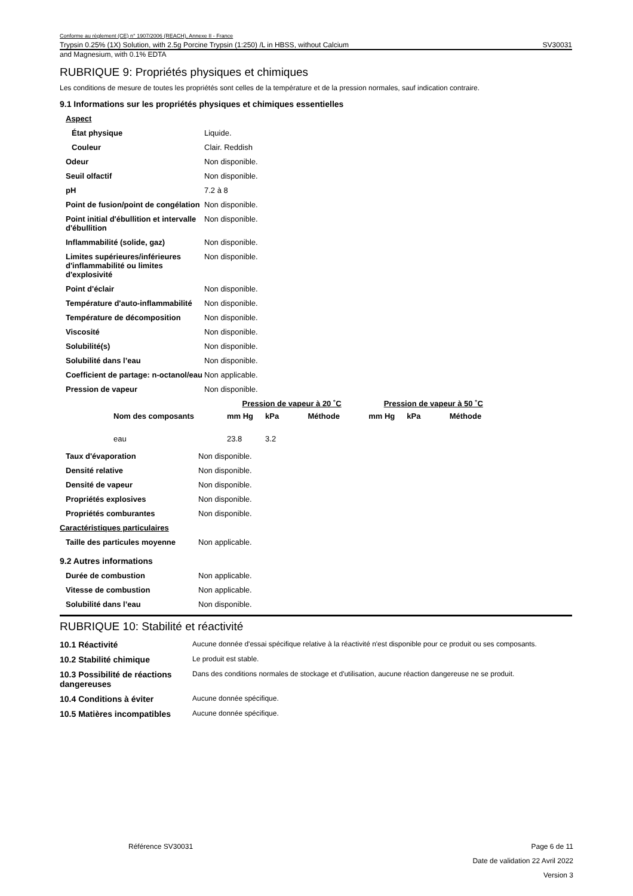Conforme au règlement (CE) n° 1907/2006 (REACH), Annexe II - France
Trypsin 0.25% (1X) Solution, with 2.5g Porcine Trypsin (1:250) /L in HBSS, without Calcium SV30031
and Magnesium, with 0.1% EDTA
RUBRIQUE 9: Propriétés physiques et chimiques
Les conditions de mesure de toutes les propriétés sont celles de la température et de la pression normales, sauf indication contraire.
9.1 Informations sur les propriétés physiques et chimiques essentielles
| Aspect | |
| État physique | Liquide. |
| Couleur | Clair. Reddish |
| Odeur | Non disponible. |
| Seuil olfactif | Non disponible. |
| pH | 7.2 à 8 |
| Point de fusion/point de congélation | Non disponible. |
| Point initial d'ébullition et intervalle d'ébullition | Non disponible. |
| Inflammabilité (solide, gaz) | Non disponible. |
| Limites supérieures/inférieures d'inflammabilité ou limites d'explosivité | Non disponible. |
| Point d'éclair | Non disponible. |
| Température d'auto-inflammabilité | Non disponible. |
| Température de décomposition | Non disponible. |
| Viscosité | Non disponible. |
| Solubilité(s) | Non disponible. |
| Solubilité dans l’eau | Non disponible. |
| Coefficient de partage: n-octanol/eau | Non applicable. |
| Pression de vapeur | Non disponible. |
| | Pression de vapeur à 20 ˚C | | | Pression de vapeur à 50 ˚C | | |
| --- | --- | --- | --- | --- | --- | --- |
| Nom des composants | mm Hg | kPa | Méthode | mm Hg | kPa | Méthode |
| eau | 23.8 | 3.2 | | | | |
| Taux d'évaporation | Non disponible. |
| Densité relative | Non disponible. |
| Densité de vapeur | Non disponible. |
| Propriétés explosives | Non disponible. |
| Propriétés comburantes | Non disponible. |
| Caractéristiques particulaires | |
| Taille des particules moyenne | Non applicable. |
9.2 Autres informations
| Durée de combustion | Non applicable. |
| Vitesse de combustion | Non applicable. |
| Solubilité dans l’eau | Non disponible. |
RUBRIQUE 10: Stabilité et réactivité
| 10.1 Réactivité | Aucune donnée d'essai spécifique relative à la réactivité n'est disponible pour ce produit ou ses composants. |
| 10.2 Stabilité chimique | Le produit est stable. |
| 10.3 Possibilité de réactions dangereuses | Dans des conditions normales de stockage et d'utilisation, aucune réaction dangereuse ne se produit. |
| 10.4 Conditions à éviter | Aucune donnée spécifique. |
| 10.5 Matières incompatibles | Aucune donnée spécifique. |
Référence SV30031 Page 6 de 11
Date de validation 22 Avril 2022
Version 3